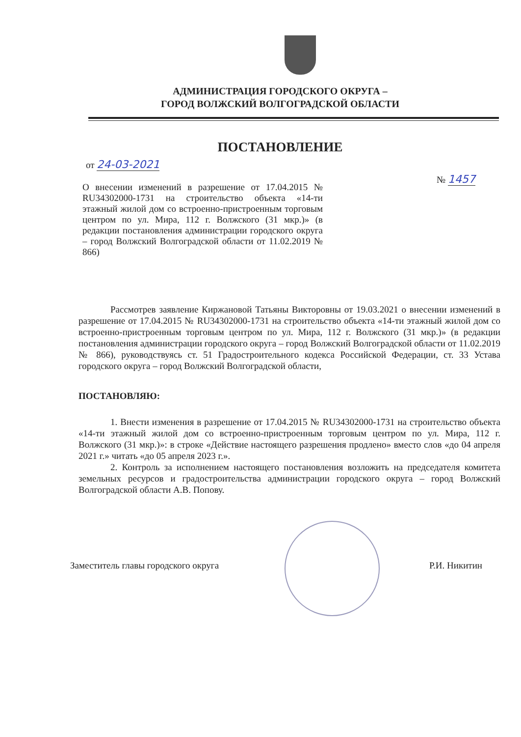АДМИНИСТРАЦИЯ ГОРОДСКОГО ОКРУГА –
ГОРОД ВОЛЖСКИЙ ВОЛГОГРАДСКОЙ ОБЛАСТИ
ПОСТАНОВЛЕНИЕ
от 24-03-2021
№ 1457
О внесении изменений в разрешение от 17.04.2015 № RU34302000-1731 на строительство объекта «14-ти этажный жилой дом со встроенно-пристроенным торговым центром по ул. Мира, 112 г. Волжского (31 мкр.)» (в редакции постановления администрации городского округа – город Волжский Волгоградской области от 11.02.2019 № 866)
Рассмотрев заявление Киржановой Татьяны Викторовны от 19.03.2021 о внесении изменений в разрешение от 17.04.2015 № RU34302000-1731 на строительство объекта «14-ти этажный жилой дом со встроенно-пристроенным торговым центром по ул. Мира, 112 г. Волжского (31 мкр.)» (в редакции постановления администрации городского округа – город Волжский Волгоградской области от 11.02.2019 № 866), руководствуясь ст. 51 Градостроительного кодекса Российской Федерации, ст. 33 Устава городского округа – город Волжский Волгоградской области,
ПОСТАНОВЛЯЮ:
1. Внести изменения в разрешение от 17.04.2015 № RU34302000-1731 на строительство объекта «14-ти этажный жилой дом со встроенно-пристроенным торговым центром по ул. Мира, 112 г. Волжского (31 мкр.)»: в строке «Действие настоящего разрешения продлено» вместо слов «до 04 апреля 2021 г.» читать «до 05 апреля 2023 г.».
2. Контроль за исполнением настоящего постановления возложить на председателя комитета земельных ресурсов и градостроительства администрации городского округа – город Волжский Волгоградской области А.В. Попову.
Заместитель главы городского округа Р.И. Никитин